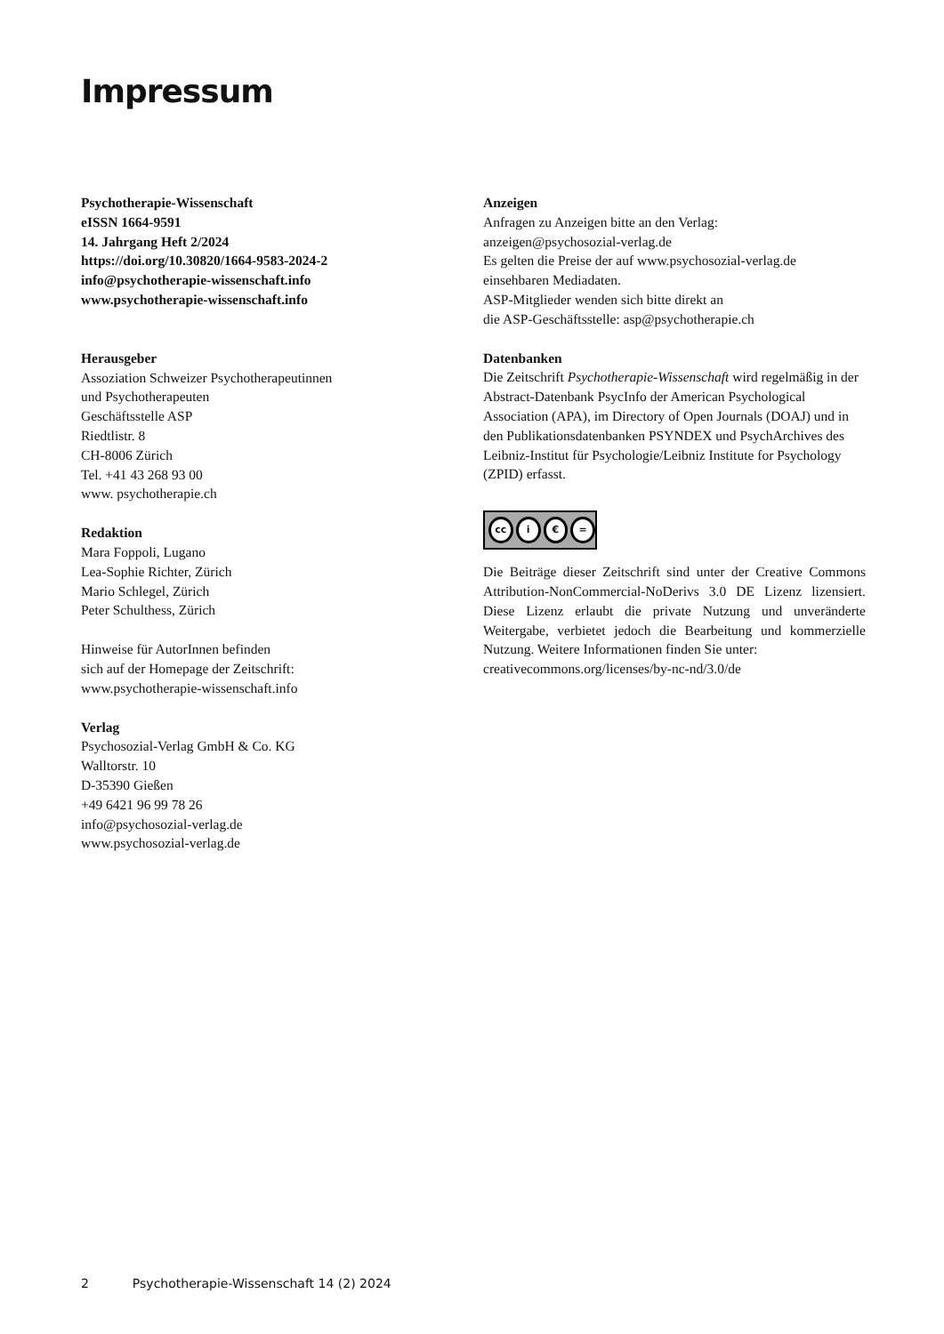Impressum
Psychotherapie-Wissenschaft
eISSN 1664-9591
14. Jahrgang Heft 2/2024
https://doi.org/10.30820/1664-9583-2024-2
info@psychotherapie-wissenschaft.info
www.psychotherapie-wissenschaft.info
Herausgeber
Assoziation Schweizer Psychotherapeutinnen
und Psychotherapeuten
Geschäftsstelle ASP
Riedtlistr. 8
CH-8006 Zürich
Tel. +41 43 268 93 00
www. psychotherapie.ch
Redaktion
Mara Foppoli, Lugano
Lea-Sophie Richter, Zürich
Mario Schlegel, Zürich
Peter Schulthess, Zürich
Hinweise für AutorInnen befinden
sich auf der Homepage der Zeitschrift:
www.psychotherapie-wissenschaft.info
Verlag
Psychosozial-Verlag GmbH & Co. KG
Walltorstr. 10
D-35390 Gießen
+49 6421 96 99 78 26
info@psychosozial-verlag.de
www.psychosozial-verlag.de
Anzeigen
Anfragen zu Anzeigen bitte an den Verlag:
anzeigen@psychosozial-verlag.de
Es gelten die Preise der auf www.psychosozial-verlag.de
einsehbaren Mediadaten.
ASP-Mitglieder wenden sich bitte direkt an
die ASP-Geschäftsstelle: asp@psychotherapie.ch
Datenbanken
Die Zeitschrift Psychotherapie-Wissenschaft wird regelmäßig in der Abstract-Datenbank PsycInfo der American Psychological Association (APA), im Directory of Open Journals (DOAJ) und in den Publikationsdatenbanken PSYNDEX und PsychArchives des Leibniz-Institut für Psychologie/Leibniz Institute for Psychology (ZPID) erfasst.
cc i € =
Die Beiträge dieser Zeitschrift sind unter der Creative Commons Attribution-NonCommercial-NoDerivs 3.0 DE Lizenz lizensiert. Diese Lizenz erlaubt die private Nutzung und unveränderte Weitergabe, verbietet jedoch die Bearbeitung und kommerzielle Nutzung. Weitere Informationen finden Sie unter:
creativecommons.org/licenses/by-nc-nd/3.0/de
2 Psychotherapie-Wissenschaft 14 (2) 2024